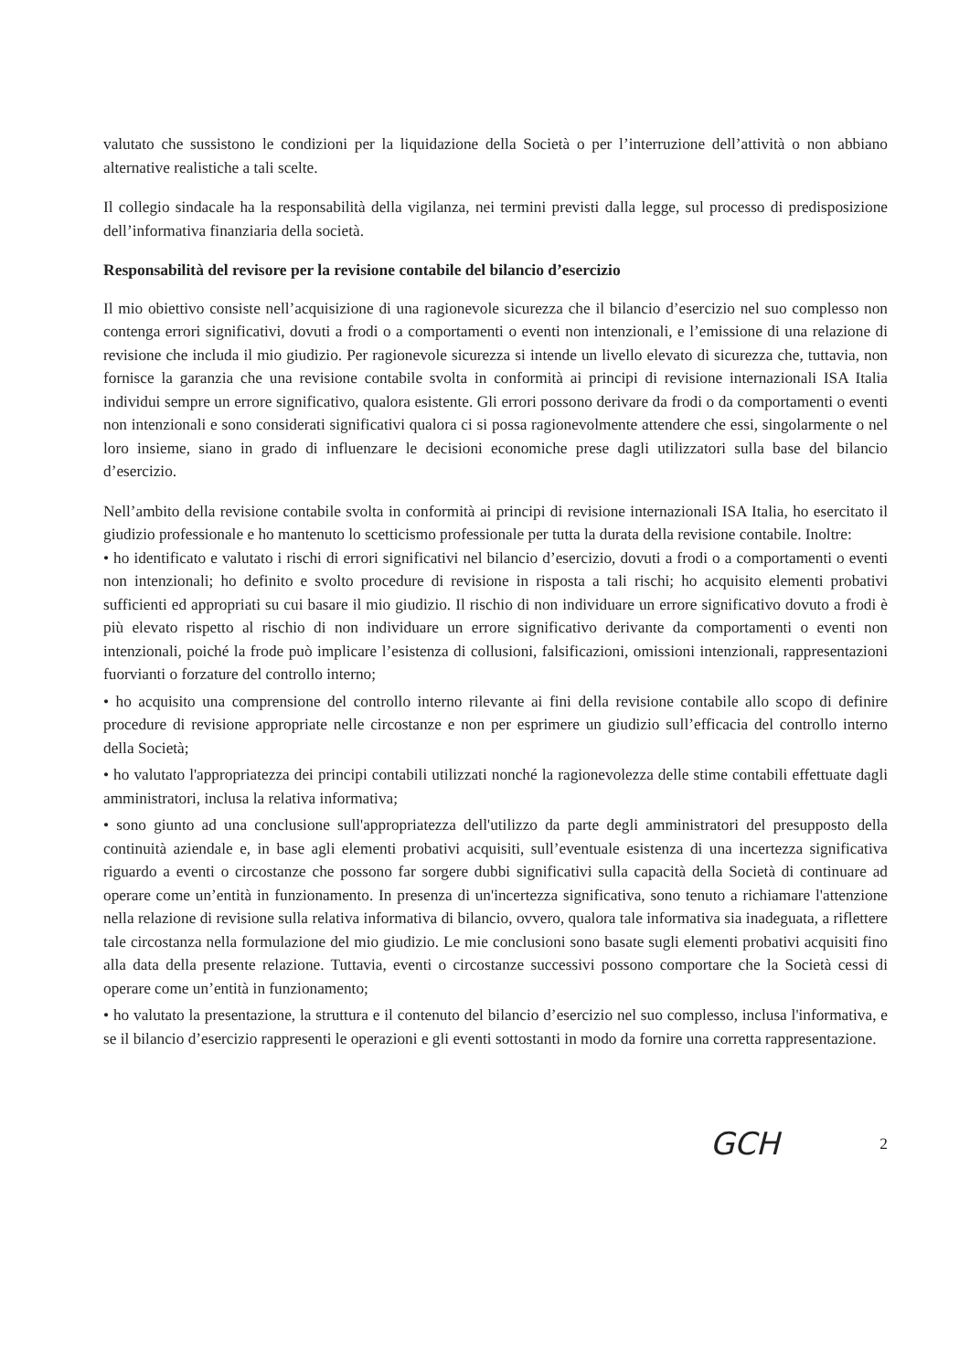valutato che sussistono le condizioni per la liquidazione della Società o per l’interruzione dell’attività o non abbiano alternative realistiche a tali scelte.
Il collegio sindacale ha la responsabilità della vigilanza, nei termini previsti dalla legge, sul processo di predisposizione dell’informativa finanziaria della società.
Responsabilità del revisore per la revisione contabile del bilancio d’esercizio
Il mio obiettivo consiste nell’acquisizione di una ragionevole sicurezza che il bilancio d’esercizio nel suo complesso non contenga errori significativi, dovuti a frodi o a comportamenti o eventi non intenzionali, e l’emissione di una relazione di revisione che includa il mio giudizio. Per ragionevole sicurezza si intende un livello elevato di sicurezza che, tuttavia, non fornisce la garanzia che una revisione contabile svolta in conformità ai principi di revisione internazionali ISA Italia individui sempre un errore significativo, qualora esistente. Gli errori possono derivare da frodi o da comportamenti o eventi non intenzionali e sono considerati significativi qualora ci si possa ragionevolmente attendere che essi, singolarmente o nel loro insieme, siano in grado di influenzare le decisioni economiche prese dagli utilizzatori sulla base del bilancio d’esercizio.
Nell’ambito della revisione contabile svolta in conformità ai principi di revisione internazionali ISA Italia, ho esercitato il giudizio professionale e ho mantenuto lo scetticismo professionale per tutta la durata della revisione contabile. Inoltre:
• ho identificato e valutato i rischi di errori significativi nel bilancio d’esercizio, dovuti a frodi o a comportamenti o eventi non intenzionali; ho definito e svolto procedure di revisione in risposta a tali rischi; ho acquisito elementi probativi sufficienti ed appropriati su cui basare il mio giudizio. Il rischio di non individuare un errore significativo dovuto a frodi è più elevato rispetto al rischio di non individuare un errore significativo derivante da comportamenti o eventi non intenzionali, poiché la frode può implicare l’esistenza di collusioni, falsificazioni, omissioni intenzionali, rappresentazioni fuorvianti o forzature del controllo interno;
• ho acquisito una comprensione del controllo interno rilevante ai fini della revisione contabile allo scopo di definire procedure di revisione appropriate nelle circostanze e non per esprimere un giudizio sull’efficacia del controllo interno della Società;
• ho valutato l'appropriatezza dei principi contabili utilizzati nonché la ragionevolezza delle stime contabili effettuate dagli amministratori, inclusa la relativa informativa;
• sono giunto ad una conclusione sull'appropriatezza dell'utilizzo da parte degli amministratori del presupposto della continuità aziendale e, in base agli elementi probativi acquisiti, sull’eventuale esistenza di una incertezza significativa riguardo a eventi o circostanze che possono far sorgere dubbi significativi sulla capacità della Società di continuare ad operare come un’entità in funzionamento. In presenza di un'incertezza significativa, sono tenuto a richiamare l'attenzione nella relazione di revisione sulla relativa informativa di bilancio, ovvero, qualora tale informativa sia inadeguata, a riflettere tale circostanza nella formulazione del mio giudizio. Le mie conclusioni sono basate sugli elementi probativi acquisiti fino alla data della presente relazione. Tuttavia, eventi o circostanze successivi possono comportare che la Società cessi di operare come un’entità in funzionamento;
• ho valutato la presentazione, la struttura e il contenuto del bilancio d’esercizio nel suo complesso, inclusa l'informativa, e se il bilancio d’esercizio rappresenti le operazioni e gli eventi sottostanti in modo da fornire una corretta rappresentazione.
GCH 2